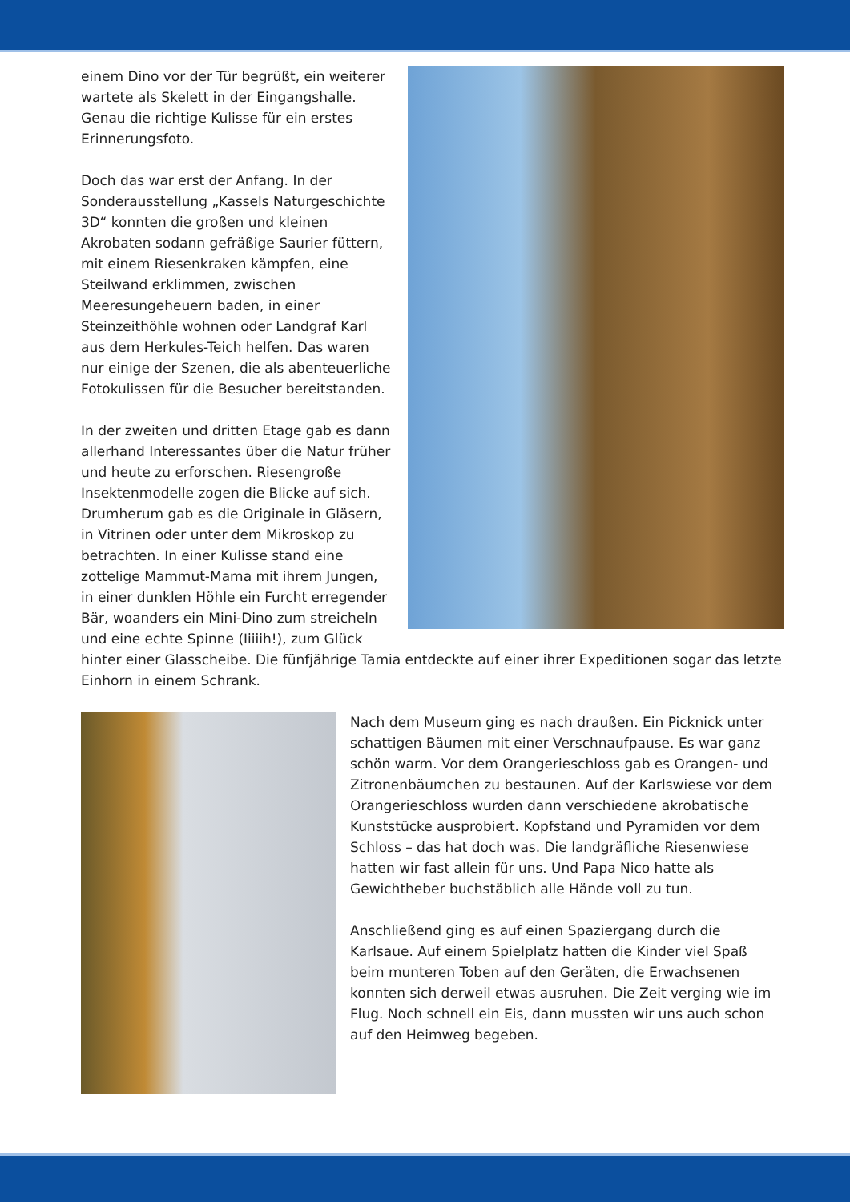einem Dino vor der Tür begrüßt, ein weiterer wartete als Skelett in der Eingangshalle. Genau die richtige Kulisse für ein erstes Erinnerungsfoto.
Doch das war erst der Anfang. In der Sonderausstellung „Kassels Naturgeschichte 3D“ konnten die großen und kleinen Akrobaten sodann gefräßige Saurier füttern, mit einem Riesenkraken kämpfen, eine Steilwand erklimmen, zwischen Meeresungeheuern baden, in einer Steinzeithöhle wohnen oder Landgraf Karl aus dem Herkules-Teich helfen. Das waren nur einige der Szenen, die als abenteuerliche Fotokulissen für die Besucher bereitstanden.
In der zweiten und dritten Etage gab es dann allerhand Interessantes über die Natur früher und heute zu erforschen. Riesengroße Insektenmodelle zogen die Blicke auf sich. Drumherum gab es die Originale in Gläsern, in Vitrinen oder unter dem Mikroskop zu betrachten. In einer Kulisse stand eine zottelige Mammut-Mama mit ihrem Jungen, in einer dunklen Höhle ein Furcht erregender Bär, woanders ein Mini-Dino zum streicheln und eine echte Spinne (Iiiiih!), zum Glück hinter einer Glasscheibe. Die fünfjährige Tamia entdeckte auf einer ihrer Expeditionen sogar das letzte Einhorn in einem Schrank.
Nach dem Museum ging es nach draußen. Ein Picknick unter schattigen Bäumen mit einer Verschnaufpause. Es war ganz schön warm. Vor dem Orangerieschloss gab es Orangen- und Zitronenbäumchen zu bestaunen. Auf der Karlswiese vor dem Orangerieschloss wurden dann verschiedene akrobatische Kunststücke ausprobiert. Kopfstand und Pyramiden vor dem Schloss – das hat doch was. Die landgräfliche Riesenwiese hatten wir fast allein für uns. Und Papa Nico hatte als Gewichtheber buchstäblich alle Hände voll zu tun.
Anschließend ging es auf einen Spaziergang durch die Karlsaue. Auf einem Spielplatz hatten die Kinder viel Spaß beim munteren Toben auf den Geräten, die Erwachsenen konnten sich derweil etwas ausruhen. Die Zeit verging wie im Flug. Noch schnell ein Eis, dann mussten wir uns auch schon auf den Heimweg begeben.